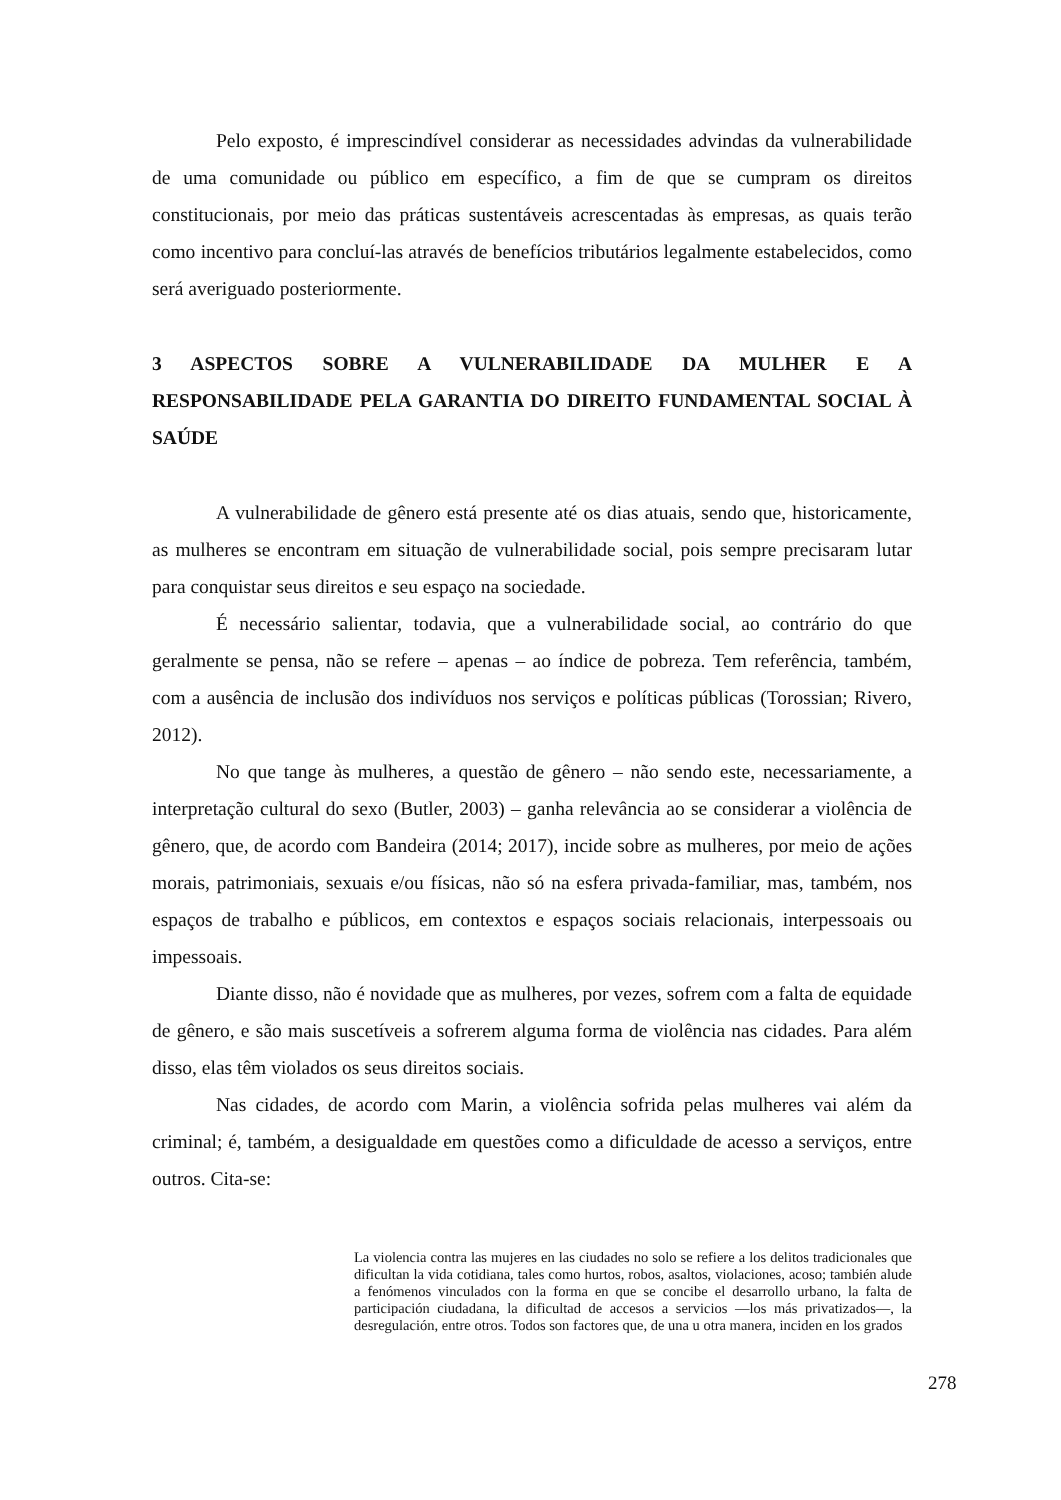Pelo exposto, é imprescindível considerar as necessidades advindas da vulnerabilidade de uma comunidade ou público em específico, a fim de que se cumpram os direitos constitucionais, por meio das práticas sustentáveis acrescentadas às empresas, as quais terão como incentivo para concluí-las através de benefícios tributários legalmente estabelecidos, como será averiguado posteriormente.
3 ASPECTOS SOBRE A VULNERABILIDADE DA MULHER E A RESPONSABILIDADE PELA GARANTIA DO DIREITO FUNDAMENTAL SOCIAL À SAÚDE
A vulnerabilidade de gênero está presente até os dias atuais, sendo que, historicamente, as mulheres se encontram em situação de vulnerabilidade social, pois sempre precisaram lutar para conquistar seus direitos e seu espaço na sociedade.
É necessário salientar, todavia, que a vulnerabilidade social, ao contrário do que geralmente se pensa, não se refere – apenas – ao índice de pobreza. Tem referência, também, com a ausência de inclusão dos indivíduos nos serviços e políticas públicas (Torossian; Rivero, 2012).
No que tange às mulheres, a questão de gênero – não sendo este, necessariamente, a interpretação cultural do sexo (Butler, 2003) – ganha relevância ao se considerar a violência de gênero, que, de acordo com Bandeira (2014; 2017), incide sobre as mulheres, por meio de ações morais, patrimoniais, sexuais e/ou físicas, não só na esfera privada-familiar, mas, também, nos espaços de trabalho e públicos, em contextos e espaços sociais relacionais, interpessoais ou impessoais.
Diante disso, não é novidade que as mulheres, por vezes, sofrem com a falta de equidade de gênero, e são mais suscetíveis a sofrerem alguma forma de violência nas cidades. Para além disso, elas têm violados os seus direitos sociais.
Nas cidades, de acordo com Marin, a violência sofrida pelas mulheres vai além da criminal; é, também, a desigualdade em questões como a dificuldade de acesso a serviços, entre outros. Cita-se:
La violencia contra las mujeres en las ciudades no solo se refiere a los delitos tradicionales que dificultan la vida cotidiana, tales como hurtos, robos, asaltos, violaciones, acoso; también alude a fenómenos vinculados con la forma en que se concibe el desarrollo urbano, la falta de participación ciudadana, la dificultad de accesos a servicios —los más privatizados—, la desregulación, entre otros. Todos son factores que, de una u otra manera, inciden en los grados
278